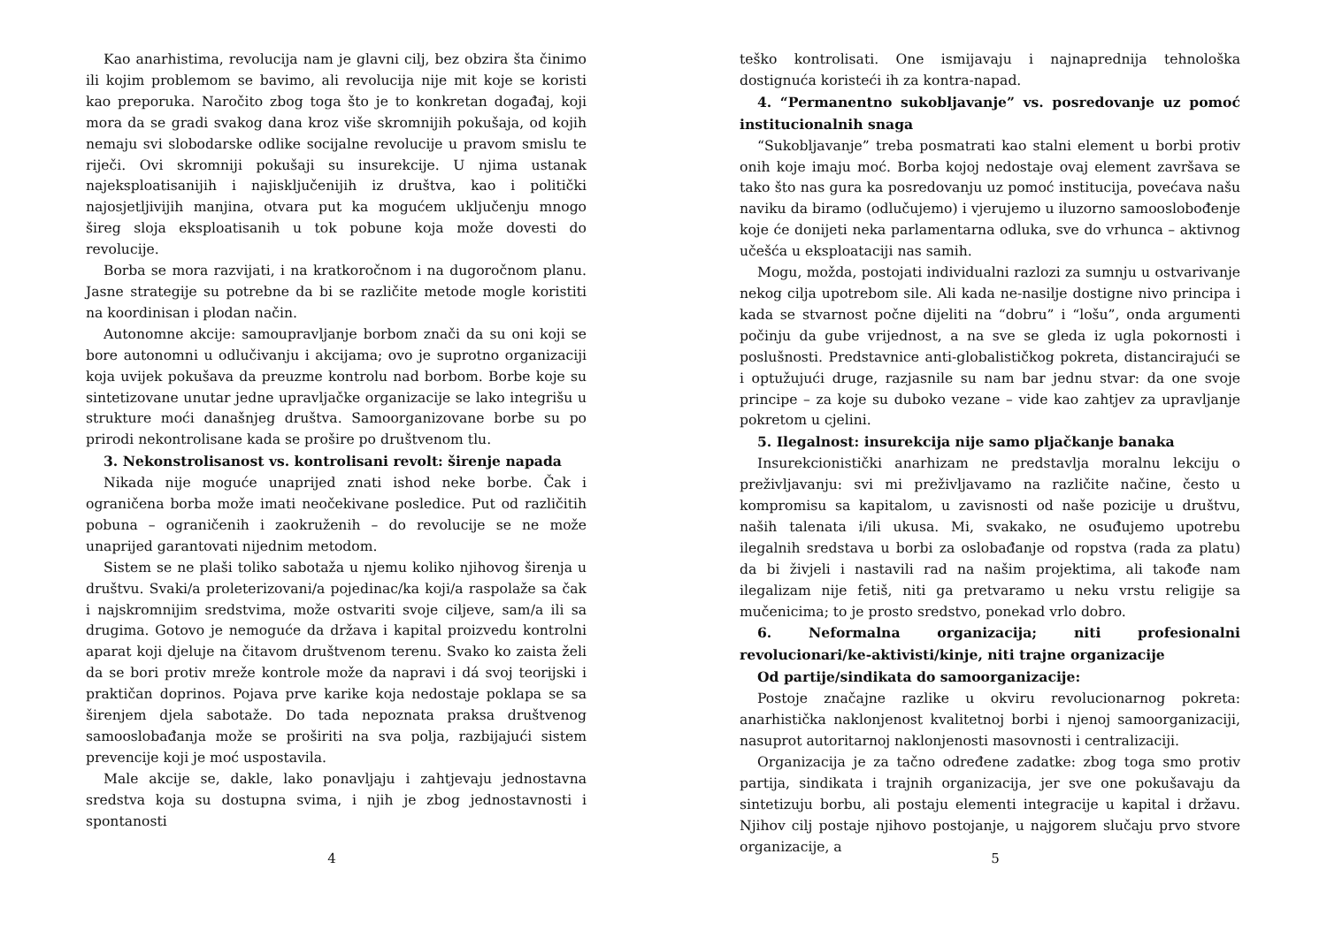Kao anarhistima, revolucija nam je glavni cilj, bez obzira šta činimo ili kojim problemom se bavimo, ali revolucija nije mit koje se koristi kao preporuka. Naročito zbog toga što je to konkretan događaj, koji mora da se gradi svakog dana kroz više skromnijih pokušaja, od kojih nemaju svi slobodarske odlike socijalne revolucije u pravom smislu te riječi. Ovi skromniji pokušaji su insurekcije. U njima ustanak najeksploatisanijih i najisključenijih iz društva, kao i politički najosjetljivijih manjina, otvara put ka mogućem uključenju mnogo šireg sloja eksploatisanih u tok pobune koja može dovesti do revolucije.
Borba se mora razvijati, i na kratkoročnom i na dugoročnom planu. Jasne strategije su potrebne da bi se različite metode mogle koristiti na koordinisan i plodan način.
Autonomne akcije: samoupravljanje borbom znači da su oni koji se bore autonomni u odlučivanju i akcijama; ovo je suprotno organizaciji koja uvijek pokušava da preuzme kontrolu nad borbom. Borbe koje su sintetizovane unutar jedne upravljačke organizacije se lako integrišu u strukture moći današnjeg društva. Samoorganizovane borbe su po prirodi nekontrolisane kada se prošire po društvenom tlu.
3. Nekonstrolisanost vs. kontrolisani revolt: širenje napada
Nikada nije moguće unaprijed znati ishod neke borbe. Čak i ograničena borba može imati neočekivane posledice. Put od različitih pobuna – ograničenih i zaokruženih – do revolucije se ne može unaprijed garantovati nijednim metodom.
Sistem se ne plaši toliko sabotaža u njemu koliko njihovog širenja u društvu. Svaki/a proleterizovani/a pojedinac/ka koji/a raspolaže sa čak i najskromnijim sredstvima, može ostvariti svoje ciljeve, sam/a ili sa drugima. Gotovo je nemoguće da država i kapital proizvedu kontrolni aparat koji djeluje na čitavom društvenom terenu. Svako ko zaista želi da se bori protiv mreže kontrole može da napravi i dá svoj teorijski i praktičan doprinos. Pojava prve karike koja nedostaje poklapa se sa širenjem djela sabotaže. Do tada nepoznata praksa društvenog samooslobađanja može se proširiti na sva polja, razbijajući sistem prevencije koji je moć uspostavila.
Male akcije se, dakle, lako ponavljaju i zahtjevaju jednostavna sredstva koja su dostupna svima, i njih je zbog jednostavnosti i spontanosti
4
teško kontrolisati. One ismijavaju i najnaprednija tehnološka dostignuća koristeći ih za kontra-napad.
4. “Permanentno sukobljavanje” vs. posredovanje uz pomoć institucionalnih snaga
“Sukobljavanje” treba posmatrati kao stalni element u borbi protiv onih koje imaju moć. Borba kojoj nedostaje ovaj element završava se tako što nas gura ka posredovanju uz pomoć institucija, povećava našu naviku da biramo (odlučujemo) i vjerujemo u iluzorno samooslobođenje koje će donijeti neka parlamentarna odluka, sve do vrhunca – aktivnog učešća u eksploataciji nas samih.
Mogu, možda, postojati individualni razlozi za sumnju u ostvarivanje nekog cilja upotrebom sile. Ali kada ne-nasilje dostigne nivo principa i kada se stvarnost počne dijeliti na “dobru” i “lošu”, onda argumenti počinju da gube vrijednost, a na sve se gleda iz ugla pokornosti i poslušnosti. Predstavnice anti-globalističkog pokreta, distancirajući se i optužujući druge, razjasnile su nam bar jednu stvar: da one svoje principe – za koje su duboko vezane – vide kao zahtjev za upravljanje pokretom u cjelini.
5. Ilegalnost: insurekcija nije samo pljačkanje banaka
Insurekcionistički anarhizam ne predstavlja moralnu lekciju o preživljavanju: svi mi preživljavamo na različite načine, često u kompromisu sa kapitalom, u zavisnosti od naše pozicije u društvu, naših talenata i/ili ukusa. Mi, svakako, ne osuđujemo upotrebu ilegalnih sredstava u borbi za oslobađanje od ropstva (rada za platu) da bi živjeli i nastavili rad na našim projektima, ali takođe nam ilegalizam nije fetiš, niti ga pretvaramo u neku vrstu religije sa mučenicima; to je prosto sredstvo, ponekad vrlo dobro.
6. Neformalna organizacija; niti profesionalni revolucionari/ke-aktivisti/kinje, niti trajne organizacije
Od partije/sindikata do samoorganizacije:
Postoje značajne razlike u okviru revolucionarnog pokreta: anarhistička naklonjenost kvalitetnoj borbi i njenoj samoorganizaciji, nasuprot autoritarnoj naklonjenosti masovnosti i centralizaciji.
Organizacija je za tačno određene zadatke: zbog toga smo protiv partija, sindikata i trajnih organizacija, jer sve one pokušavaju da sintetizuju borbu, ali postaju elementi integracije u kapital i državu. Njihov cilj postaje njihovo postojanje, u najgorem slučaju prvo stvore organizacije, a
5